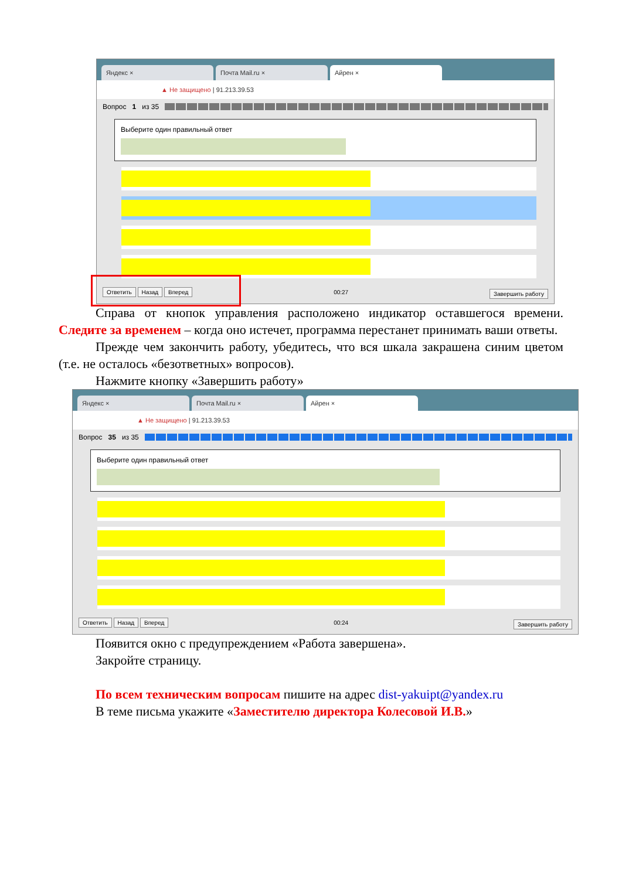Яндекс ×
Почта Mail.ru ×
Айрен ×
▲ Не защищено | 91.213.39.53
Вопрос 1 из 35
Выберите один правильный ответ
Ответить Назад Вперед 00:27 Завершить работу
Справа от кнопок управления расположено индикатор оставшегося времени. Следите за временем – когда оно истечет, программа перестанет принимать ваши ответы.
Прежде чем закончить работу, убедитесь, что вся шкала закрашена синим цветом (т.е. не осталось «безответных» вопросов).
Нажмите кнопку «Завершить работу»
Яндекс ×
Почта Mail.ru ×
Айрен ×
▲ Не защищено | 91.213.39.53
Вопрос 35 из 35
Выберите один правильный ответ
Ответить Назад Вперед 00:24 Завершить работу
Появится окно с предупреждением «Работа завершена».
Закройте страницу.
По всем техническим вопросам пишите на адрес dist-yakuipt@yandex.ru
В теме письма укажите «Заместителю директора Колесовой И.В.»